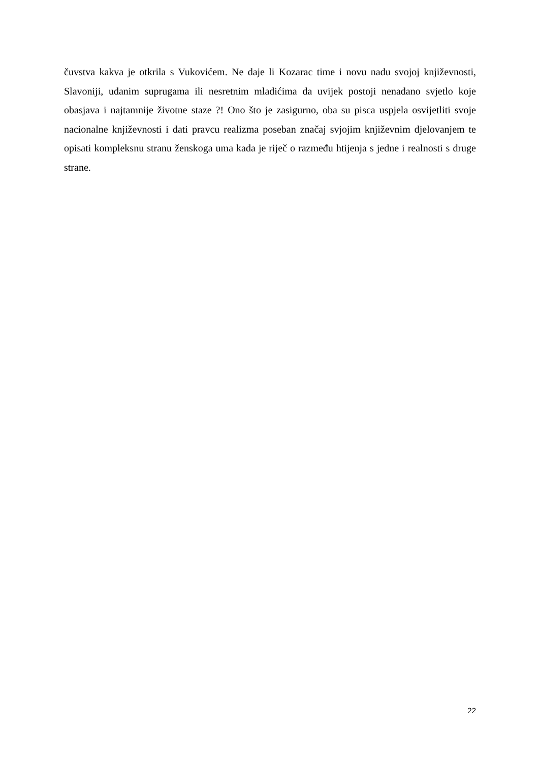čuvstva kakva je otkrila s Vukovićem. Ne daje li Kozarac time i novu nadu svojoj književnosti, Slavoniji, udanim suprugama ili nesretnim mladićima da uvijek postoji nenadano svjetlo koje obasjava i najtamnije životne staze ?! Ono što je zasigurno, oba su pisca uspjela osvijetliti svoje nacionalne književnosti i dati pravcu realizma poseban značaj svjojim književnim djelovanjem te opisati kompleksnu stranu ženskoga uma kada je riječ o razmeđu htijenja s jedne i realnosti s druge strane.
22